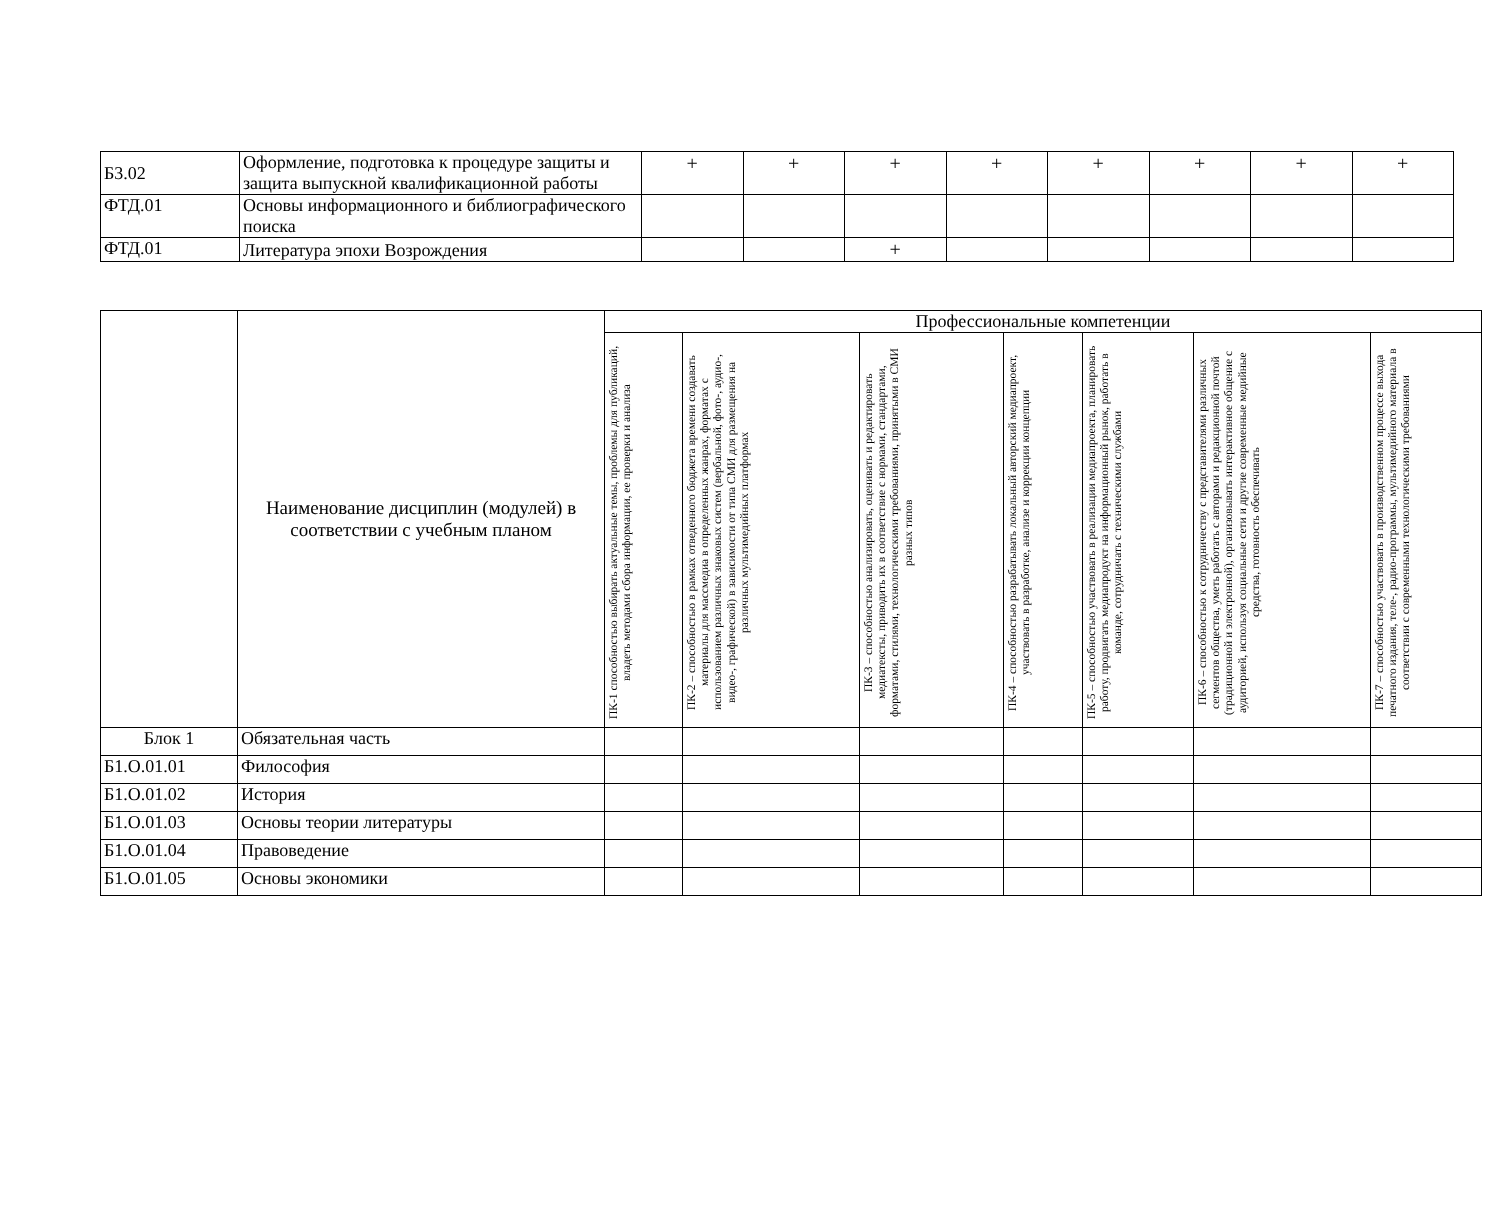| Б3.02 | Оформление, подготовка к процедуре защиты и защита выпускной квалификационной работы | + | + | + | + | + | + | + | + |
| ФТД.01 | Основы информационного и библиографического поиска | | | | | | | | |
| ФТД.01 | Литература эпохи Возрождения | | | + | | | | | |
| | Наименование дисциплин (модулей) в соответствии с учебным планом | Профессиональные компетенции | | | | | | |
| --- | --- | --- | --- | --- | --- | --- | --- | --- |
| | | ПК-1 способностью выбирать актуальные темы, проблемы для публикаций, владеть методами сбора информации, ее проверки и анализа | ПК-2 – способностью в рамках отведенного бюджета времени создавать материалы для массмедиа в определенных жанрах, форматах с использованием различных знаковых систем (вербальной, фото-, аудио-, видео-, графической) в зависимости от типа СМИ для размещения на различных мультимедийных платформах | ПК-3 – способностью анализировать, оценивать и редактировать медиатексты, приводить их в соответствие с нормами, стандартами, форматами, стилями, технологическими требованиями, принятыми в СМИ разных типов | ПК-4 – способностью разрабатывать локальный авторский медиапроект, участвовать в разработке, анализе и коррекции концепции | ПК-5 – способностью участвовать в реализации медиапроекта, планировать работу, продвигать медиапродукт на информационный рынок, работать в команде, сотрудничать с техническими службами | ПК-6 – способностью к сотрудничеству с представителями различных сегментов общества, уметь работать с авторами и редакционной почтой (традиционной и электронной), организовывать интерактивное общение с аудиторией, используя социальные сети и другие современные медийные средства, готовность обеспечивать | ПК-7 – способностью участвовать в производственном процессе выхода печатного издания, теле-, радио-программы, мультимедийного материала в соответствии с современными технологическими требованиями |
| Блок 1 | Обязательная часть | | | | | | | |
| Б1.О.01.01 | Философия | | | | | | | |
| Б1.О.01.02 | История | | | | | | | |
| Б1.О.01.03 | Основы теории литературы | | | | | | | |
| Б1.О.01.04 | Правоведение | | | | | | | |
| Б1.О.01.05 | Основы экономики | | | | | | | |